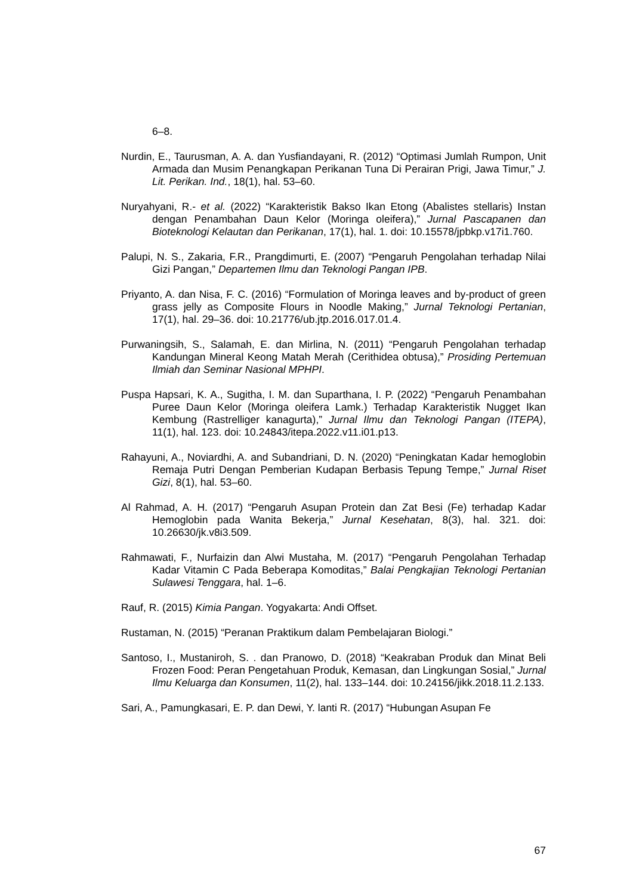6–8.
Nurdin, E., Taurusman, A. A. dan Yusfiandayani, R. (2012) “Optimasi Jumlah Rumpon, Unit Armada dan Musim Penangkapan Perikanan Tuna Di Perairan Prigi, Jawa Timur,” J. Lit. Perikan. Ind., 18(1), hal. 53–60.
Nuryahyani, R.- et al. (2022) “Karakteristik Bakso Ikan Etong (Abalistes stellaris) Instan dengan Penambahan Daun Kelor (Moringa oleifera),” Jurnal Pascapanen dan Bioteknologi Kelautan dan Perikanan, 17(1), hal. 1. doi: 10.15578/jpbkp.v17i1.760.
Palupi, N. S., Zakaria, F.R., Prangdimurti, E. (2007) “Pengaruh Pengolahan terhadap Nilai Gizi Pangan,” Departemen Ilmu dan Teknologi Pangan IPB.
Priyanto, A. dan Nisa, F. C. (2016) “Formulation of Moringa leaves and by-product of green grass jelly as Composite Flours in Noodle Making,” Jurnal Teknologi Pertanian, 17(1), hal. 29–36. doi: 10.21776/ub.jtp.2016.017.01.4.
Purwaningsih, S., Salamah, E. dan Mirlina, N. (2011) “Pengaruh Pengolahan terhadap Kandungan Mineral Keong Matah Merah (Cerithidea obtusa),” Prosiding Pertemuan Ilmiah dan Seminar Nasional MPHPI.
Puspa Hapsari, K. A., Sugitha, I. M. dan Suparthana, I. P. (2022) “Pengaruh Penambahan Puree Daun Kelor (Moringa oleifera Lamk.) Terhadap Karakteristik Nugget Ikan Kembung (Rastrelliger kanagurta),” Jurnal Ilmu dan Teknologi Pangan (ITEPA), 11(1), hal. 123. doi: 10.24843/itepa.2022.v11.i01.p13.
Rahayuni, A., Noviardhi, A. and Subandriani, D. N. (2020) “Peningkatan Kadar hemoglobin Remaja Putri Dengan Pemberian Kudapan Berbasis Tepung Tempe,” Jurnal Riset Gizi, 8(1), hal. 53–60.
Al Rahmad, A. H. (2017) “Pengaruh Asupan Protein dan Zat Besi (Fe) terhadap Kadar Hemoglobin pada Wanita Bekerja,” Jurnal Kesehatan, 8(3), hal. 321. doi: 10.26630/jk.v8i3.509.
Rahmawati, F., Nurfaizin dan Alwi Mustaha, M. (2017) “Pengaruh Pengolahan Terhadap Kadar Vitamin C Pada Beberapa Komoditas,” Balai Pengkajian Teknologi Pertanian Sulawesi Tenggara, hal. 1–6.
Rauf, R. (2015) Kimia Pangan. Yogyakarta: Andi Offset.
Rustaman, N. (2015) “Peranan Praktikum dalam Pembelajaran Biologi.”
Santoso, I., Mustaniroh, S. . dan Pranowo, D. (2018) “Keakraban Produk dan Minat Beli Frozen Food: Peran Pengetahuan Produk, Kemasan, dan Lingkungan Sosial,” Jurnal Ilmu Keluarga dan Konsumen, 11(2), hal. 133–144. doi: 10.24156/jikk.2018.11.2.133.
Sari, A., Pamungkasari, E. P. dan Dewi, Y. lanti R. (2017) “Hubungan Asupan Fe
67